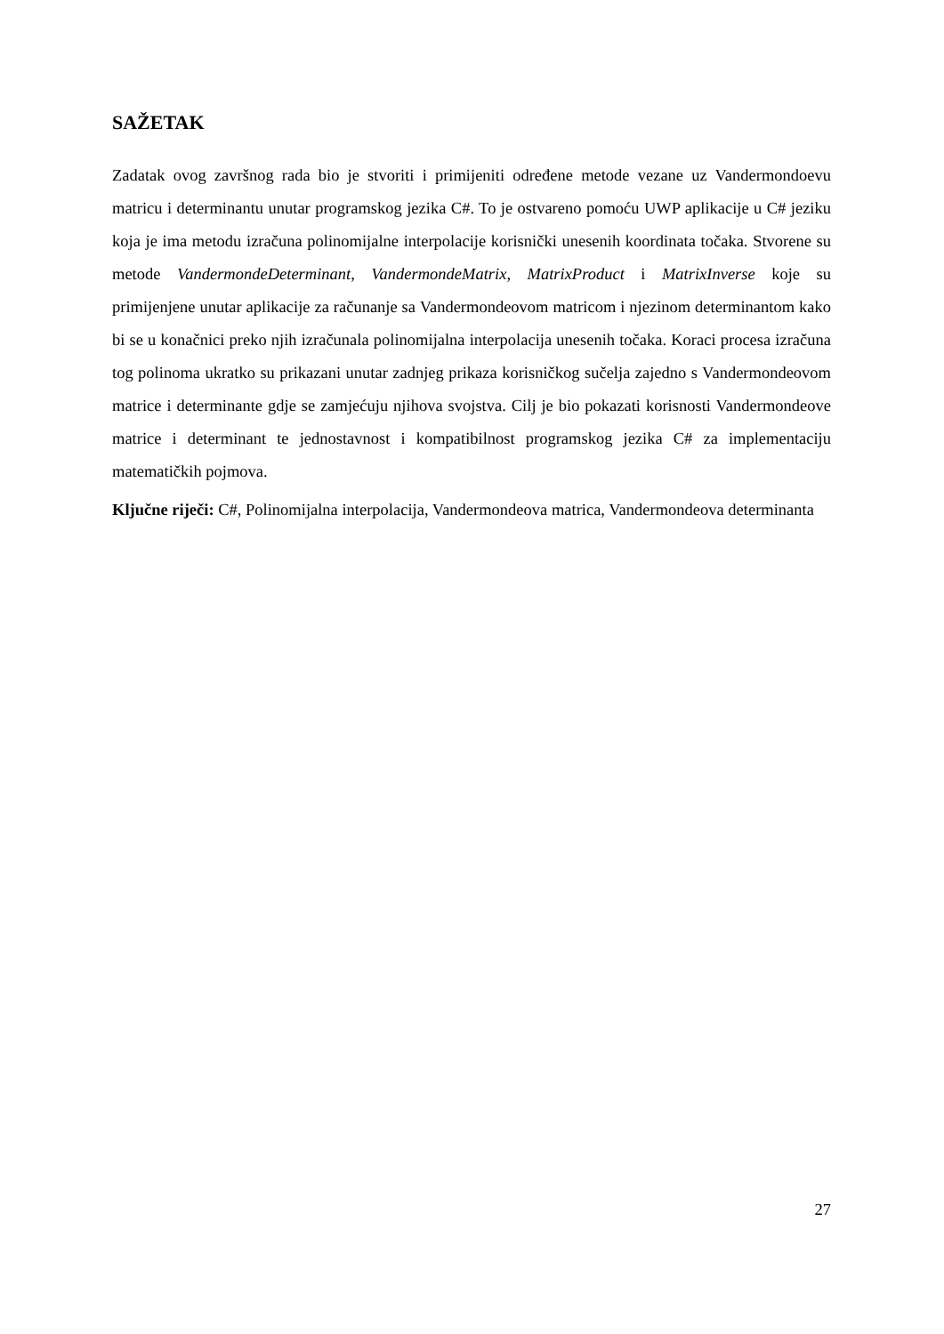SAŽETAK
Zadatak ovog završnog rada bio je stvoriti i primijeniti određene metode vezane uz Vandermondoevu matricu i determinantu unutar programskog jezika C#. To je ostvareno pomoću UWP aplikacije u C# jeziku koja je ima metodu izračuna polinomijalne interpolacije korisnički unesenih koordinata točaka. Stvorene su metode VandermondeDeterminant, VandermondeMatrix, MatrixProduct i MatrixInverse koje su primijenjene unutar aplikacije za računanje sa Vandermondeovom matricom i njezinom determinantom kako bi se u konačnici preko njih izračunala polinomijalna interpolacija unesenih točaka. Koraci procesa izračuna tog polinoma ukratko su prikazani unutar zadnjeg prikaza korisničkog sučelja zajedno s Vandermondeovom matrice i determinante gdje se zamjećuju njihova svojstva. Cilj je bio pokazati korisnosti Vandermondeove matrice i determinant te jednostavnost i kompatibilnost programskog jezika C# za implementaciju matematičkih pojmova.
Ključne riječi: C#, Polinomijalna interpolacija, Vandermondeova matrica, Vandermondeova determinanta
27